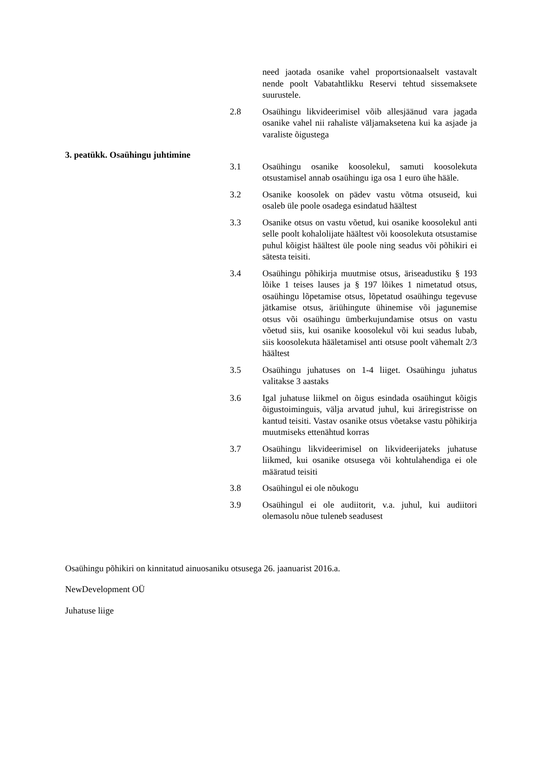need jaotada osanike vahel proportsionaalselt vastavalt nende poolt Vabatahtlikku Reservi tehtud sissemaksete suurustele.
2.8 Osaühingu likvideerimisel võib allesjäänud vara jagada osanike vahel nii rahaliste väljamaksetena kui ka asjade ja varaliste õigustega
3. peatükk. Osaühingu juhtimine
3.1 Osaühingu osanike koosolekul, samuti koosolekuta otsustamisel annab osaühingu iga osa 1 euro ühe hääle.
3.2 Osanike koosolek on pädev vastu võtma otsuseid, kui osaleb üle poole osadega esindatud häältest
3.3 Osanike otsus on vastu võetud, kui osanike koosolekul anti selle poolt kohalolijate häältest või koosolekuta otsustamise puhul kõigist häältest üle poole ning seadus või põhikiri ei sätesta teisiti.
3.4 Osaühingu põhikirja muutmise otsus, äriseadustiku § 193 lõike 1 teises lauses ja § 197 lõikes 1 nimetatud otsus, osaühingu lõpetamise otsus, lõpetatud osaühingu tegevuse jätkamise otsus, äriühingute ühinemise või jagunemise otsus või osaühingu ümberkujundamise otsus on vastu võetud siis, kui osanike koosolekul või kui seadus lubab, siis koosolekuta hääletamisel anti otsuse poolt vähemalt 2/3 häältest
3.5 Osaühingu juhatuses on 1-4 liiget. Osaühingu juhatus valitakse 3 aastaks
3.6 Igal juhatuse liikmel on õigus esindada osaühingut kõigis õigustoiminguis, välja arvatud juhul, kui äriregistrisse on kantud teisiti. Vastav osanike otsus võetakse vastu põhikirja muutmiseks ettenähtud korras
3.7 Osaühingu likvideerimisel on likvideerijateks juhatuse liikmed, kui osanike otsusega või kohtulahendiga ei ole määratud teisiti
3.8 Osaühingul ei ole nõukogu
3.9 Osaühingul ei ole audiitorit, v.a. juhul, kui audiitori olemasolu nõue tuleneb seadusest
Osaühingu põhikiri on kinnitatud ainuosaniku otsusega 26. jaanuarist 2016.a.
NewDevelopment OÜ
Juhatuse liige